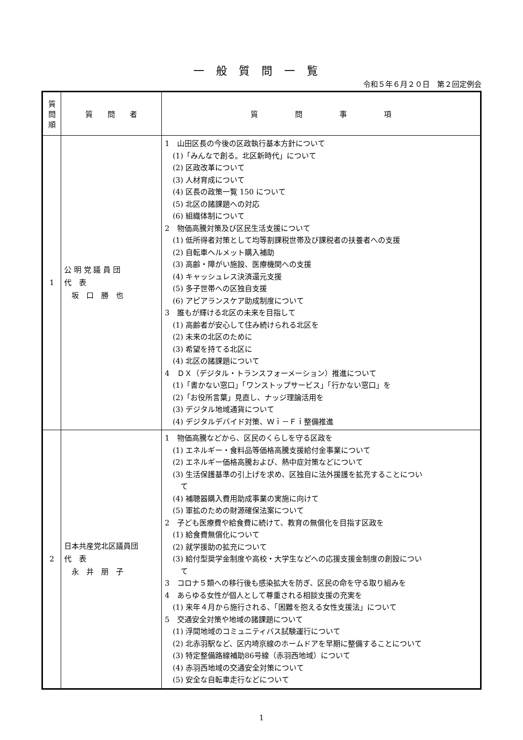一般質問一覧
令和５年６月２０日　第２回定例会
| 質 問 順 | 質 問 者 | 質 問 事 項 |
| --- | --- | --- |
| 1 | 公 明 党 議 員 団 代 表 坂 口 勝 也 | 1 山田区長の今後の区政執行基本方針について (1)「みんなで創る。北区新時代」について (2) 区政改革について (3) 人材育成について (4) 区長の政策一覧 150 について (5) 北区の諸課題への対応 (6) 組織体制について 2 物価高騰対策及び区民生活支援について (1) 低所得者対策として均等割課税世帯及び課税者の扶養者への支援 (2) 自転車ヘルメット購入補助 (3) 高齢・障がい施設、医療機関への支援 (4) キャッシュレス決済還元支援 (5) 多子世帯への区独自支援 (6) アピアランスケア助成制度について 3 誰もが輝ける北区の未来を目指して (1) 高齢者が安心して住み続けられる北区を (2) 未来の北区のために (3) 希望を持てる北区に (4) 北区の諸課題について 4 ＤＸ（デジタル・トランスフォーメーション）推進について (1)「書かない窓口」「ワンストップサービス」「行かない窓口」を (2)「お役所言葉」見直し、ナッジ理論活用を (3) デジタル地域通貨について (4) デジタルデバイド対策、Ｗｉ－Ｆｉ整備推進 |
| 2 | 日本共産党北区議員団 代 表 永 井 朋 子 | 1 物価高騰などから、区民のくらしを守る区政を (1) エネルギー・食料品等価格高騰支援給付金事業について (2) エネルギー価格高騰および、熱中症対策などについて (3) 生活保護基準の引上げを求め、区独自に法外援護を拡充することについ て (4) 補聴器購入費用助成事業の実施に向けて (5) 軍拡のための財源確保法案について 2 子ども医療費や給食費に続けて、教育の無償化を目指す区政を (1) 給食費無償化について (2) 就学援助の拡充について (3) 給付型奨学金制度や高校・大学生などへの応援支援金制度の創設につい て 3 コロナ５類への移行後も感染拡大を防ぎ、区民の命を守る取り組みを 4 あらゆる女性が個人として尊重される相談支援の充実を (1) 来年４月から施行される、「困難を抱える女性支援法」について 5 交通安全対策や地域の諸課題について (1) 浮間地域のコミュニティバス試験運行について (2) 北赤羽駅など、区内埼京線のホームドアを早期に整備することについて (3) 特定整備路線補助86号線（赤羽西地域）について (4) 赤羽西地域の交通安全対策について (5) 安全な自転車走行などについて |
1